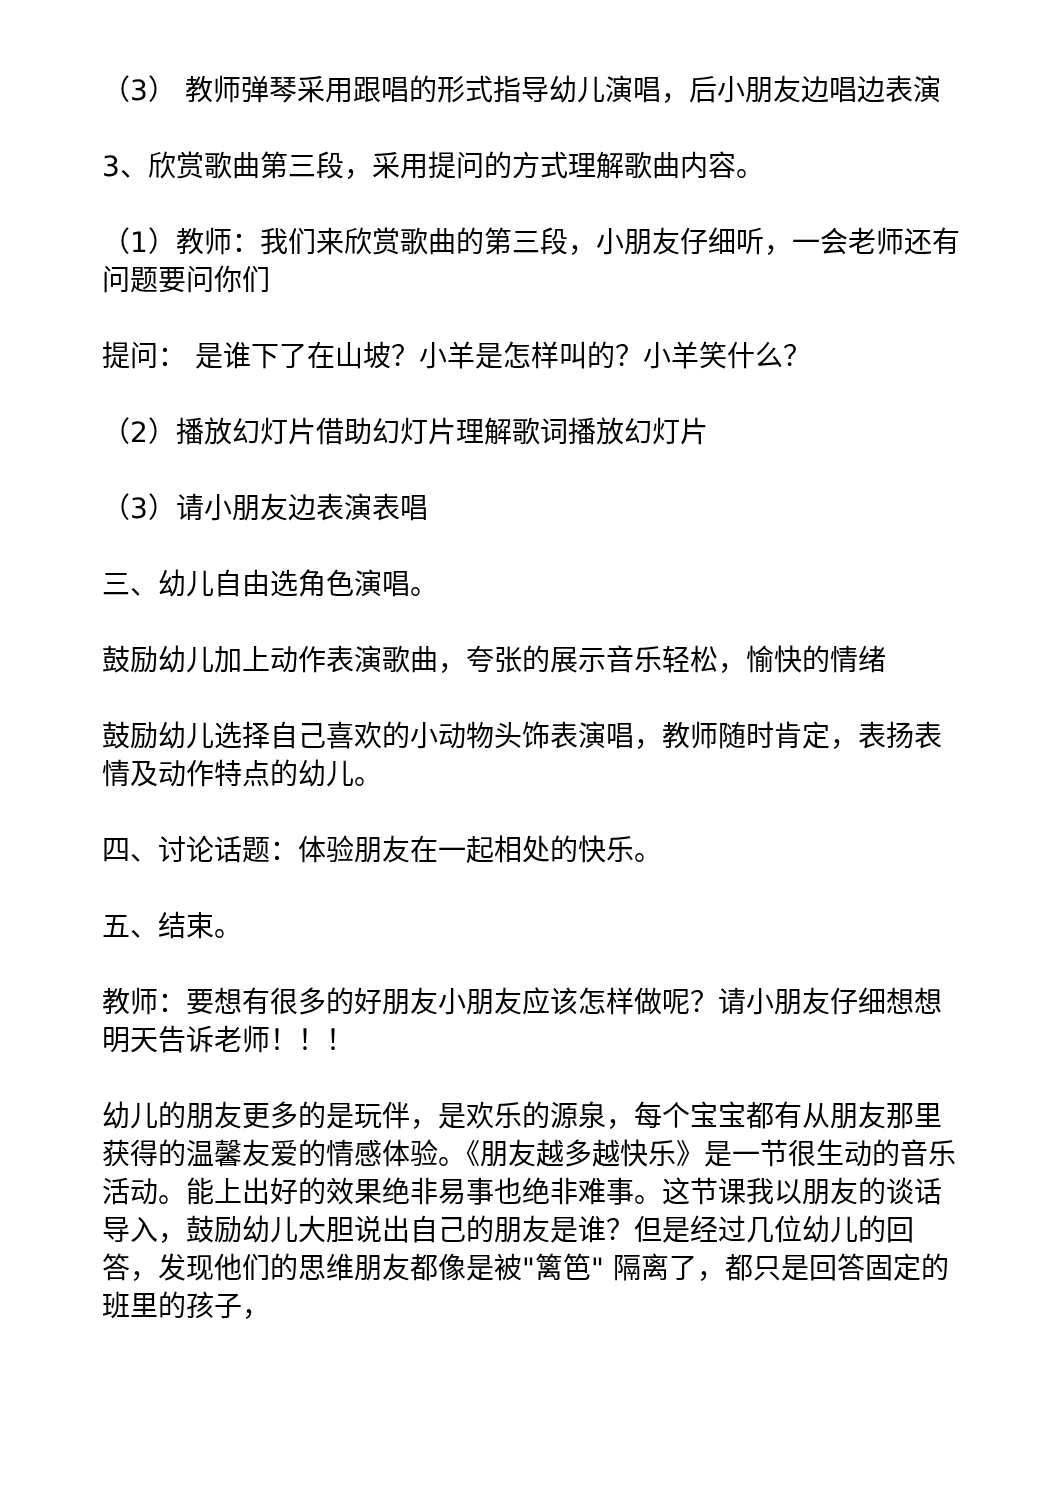（3） 教师弹琴采用跟唱的形式指导幼儿演唱，后小朋友边唱边表演
3、欣赏歌曲第三段，采用提问的方式理解歌曲内容。
（1）教师：我们来欣赏歌曲的第三段，小朋友仔细听，一会老师还有问题要问你们
提问： 是谁下了在山坡？小羊是怎样叫的？小羊笑什么？
（2）播放幻灯片借助幻灯片理解歌词播放幻灯片
（3）请小朋友边表演表唱
三、幼儿自由选角色演唱。
鼓励幼儿加上动作表演歌曲，夸张的展示音乐轻松，愉快的情绪
鼓励幼儿选择自己喜欢的小动物头饰表演唱，教师随时肯定，表扬表情及动作特点的幼儿。
四、讨论话题：体验朋友在一起相处的快乐。
五、结束。
教师：要想有很多的好朋友小朋友应该怎样做呢？请小朋友仔细想想明天告诉老师！！！
幼儿的朋友更多的是玩伴，是欢乐的源泉，每个宝宝都有从朋友那里获得的温馨友爱的情感体验。《朋友越多越快乐》是一节很生动的音乐活动。能上出好的效果绝非易事也绝非难事。这节课我以朋友的谈话导入，鼓励幼儿大胆说出自己的朋友是谁？但是经过几位幼儿的回答，发现他们的思维朋友都像是被"篱笆" 隔离了，都只是回答固定的班里的孩子，